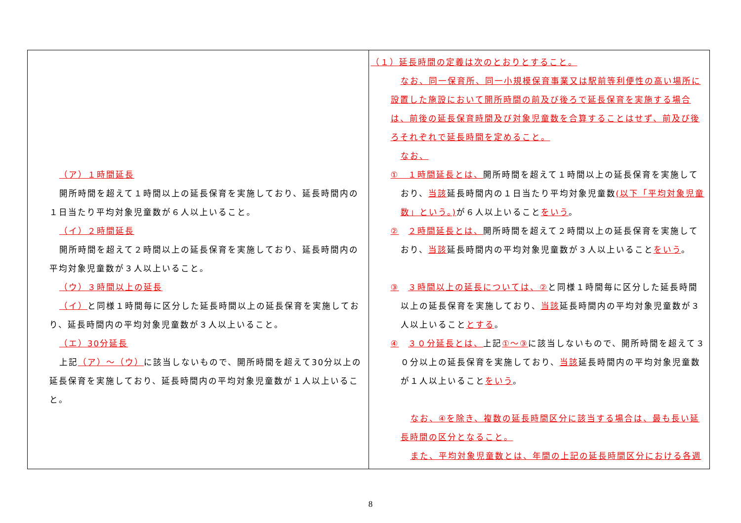| （ア）１時間延長 開所時間を超えて１時間以上の延長保育を実施しており、延長時間内の１日当たり平均対象児童数が６人以上いること。 （イ）２時間延長 開所時間を超えて２時間以上の延長保育を実施しており、延長時間内の平均対象児童数が３人以上いること。 （ウ）３時間以上の延長 （イ） と同様１時間毎に区分した延長時間以上の延長保育を実施しており、延長時間内の平均対象児童数が３人以上いること。 （エ）30分延長 上記 （ア）～（ウ） に該当しないもので、開所時間を超えて30分以上の延長保育を実施しており、延長時間内の平均対象児童数が１人以上いること。 | （１）延長時間の定義は次のとおりとすること。 なお、同一保育所、同一小規模保育事業又は駅前等利便性の高い場所に設置した施設において開所時間の前及び後ろで延長保育を実施する場合は、前後の延長保育時間及び対象児童数を合算することはせず、前及び後ろそれぞれで延長時間を定めること。 なお、 ① １時間延長とは、 開所時間を超えて１時間以上の延長保育を実施しており、 当該 延長時間内の１日当たり平均対象児童数 (以下「平均対象児童数」という。) が６人以上いること をいう 。 ② ２時間延長とは、 開所時間を超えて２時間以上の延長保育を実施しており、 当該 延長時間内の平均対象児童数が３人以上いること をいう 。 ③ ３時間以上の延長については、② と同様１時間毎に区分した延長時間以上の延長保育を実施しており、 当該 延長時間内の平均対象児童数が３人以上いること とする 。 ④ ３０分延長とは、 上記 ①～③ に該当しないもので、開所時間を超えて３０分以上の延長保育を実施しており、 当該 延長時間内の平均対象児童数が１人以上いること をいう 。 なお、④を除き、複数の延長時間区分に該当する場合は、最も長い延長時間の区分となること。 また、平均対象児童数とは、年間の上記の延長時間区分における各週 |
8